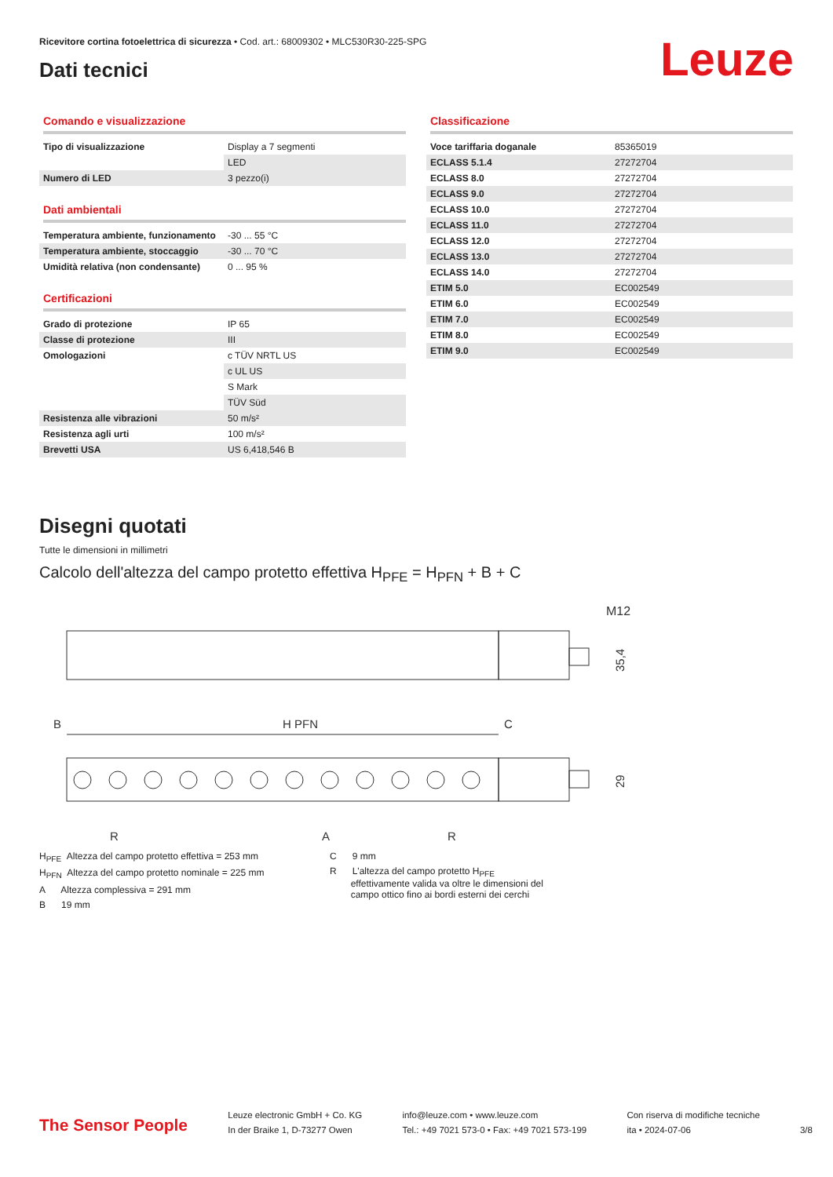Ricevitore cortina fotoelettrica di sicurezza • Cod. art.: 68009302 • MLC530R30-225-SPG
Dati tecnici
Leuze
Comando e visualizzazione
| Tipo di visualizzazione | Display a 7 segmenti |
| | LED |
| Numero di LED | 3 pezzo(i) |
Dati ambientali
| Temperatura ambiente, funzionamento | -30 ... 55 °C |
| Temperatura ambiente, stoccaggio | -30 ... 70 °C |
| Umidità relativa (non condensante) | 0 ... 95 % |
Certificazioni
| Grado di protezione | IP 65 |
| Classe di protezione | III |
| Omologazioni | c TÜV NRTL US |
| | c UL US |
| | S Mark |
| | TÜV Süd |
| Resistenza alle vibrazioni | 50 m/s² |
| Resistenza agli urti | 100 m/s² |
| Brevetti USA | US 6,418,546 B |
Classificazione
| Voce tariffaria doganale | 85365019 |
| ECLASS 5.1.4 | 27272704 |
| ECLASS 8.0 | 27272704 |
| ECLASS 9.0 | 27272704 |
| ECLASS 10.0 | 27272704 |
| ECLASS 11.0 | 27272704 |
| ECLASS 12.0 | 27272704 |
| ECLASS 13.0 | 27272704 |
| ECLASS 14.0 | 27272704 |
| ETIM 5.0 | EC002549 |
| ETIM 6.0 | EC002549 |
| ETIM 7.0 | EC002549 |
| ETIM 8.0 | EC002549 |
| ETIM 9.0 | EC002549 |
Disegni quotati
Tutte le dimensioni in millimetri
Calcolo dell'altezza del campo protetto effettiva H<sub>PFE</sub> = H<sub>PFN</sub> + B + C
M12
35,4
B
H PFN
C
29
R
A
R
H<sub>PFE</sub> Altezza del campo protetto effettiva = 253 mm
H<sub>PFN</sub> Altezza del campo protetto nominale = 225 mm
A Altezza complessiva = 291 mm
B 19 mm
C 9 mm
R L'altezza del campo protetto H<sub>PFE</sub>
effettivamente valida va oltre le dimensioni del
campo ottico fino ai bordi esterni dei cerchi
The Sensor People
Leuze electronic GmbH + Co. KG
In der Braike 1, D-73277 Owen
info@leuze.com • www.leuze.com
Tel.: +49 7021 573-0 • Fax: +49 7021 573-199
Con riserva di modifiche tecniche
ita • 2024-07-06
3/8